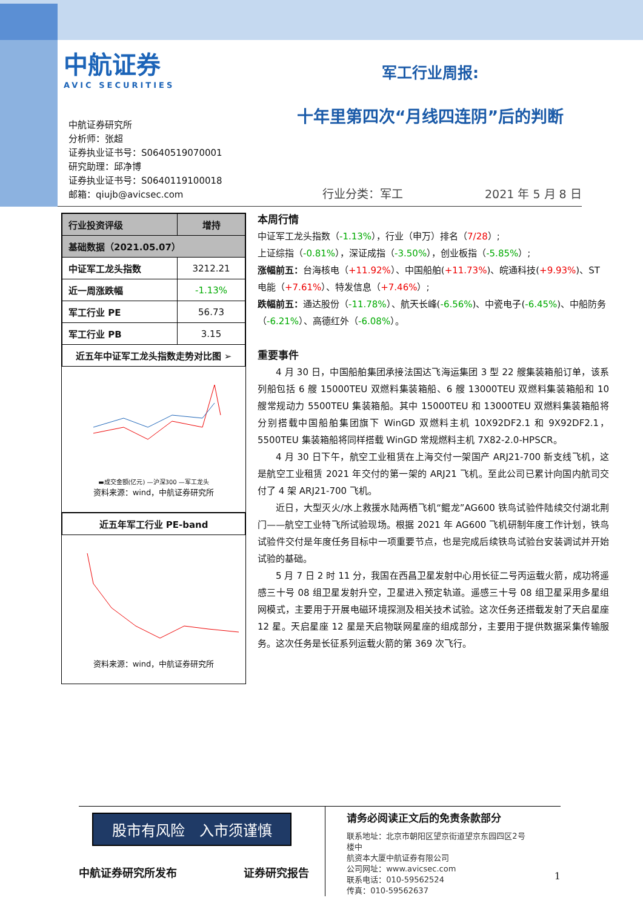中航证券
AVIC SECURITIES
军工行业周报:
十年里第四次“月线四连阴”后的判断
中航证券研究所
分析师：张超
证券执业证书号：S0640519070001
研究助理：邱净博
证券执业证书号：S0640119100018
邮箱：qiujb@avicsec.com
行业分类：军工 2021 年 5 月 8 日
| 行业投资评级 | 增持 |
| --- | --- |
| 基础数据（2021.05.07） | |
| 中证军工龙头指数 | 3212.21 |
| 近一周涨跌幅 | -1.13% |
| 军工行业 PE | 56.73 |
| 军工行业 PB | 3.15 |
| 近五年中证军工龙头指数走势对比图 ➢ | |
▬成交金额(亿元) —沪深300 —军工龙头
资料来源：wind，中航证券研究所
| 近五年军工行业 PE-band |
| --- |
资料来源：wind，中航证券研究所
本周行情
中证军工龙头指数（-1.13%），行业（申万）排名（7/28）;
上证综指（-0.81%），深证成指（-3.50%），创业板指（-5.85%）;
涨幅前五：台海核电（+11.92%）、中国船舶(+11.73%)、皖通科技(+9.93%)、ST 电能（+7.61%）、特发信息（+7.46%）;
跌幅前五：通达股份（-11.78%）、航天长峰(-6.56%)、中瓷电子(-6.45%)、中船防务（-6.21%）、高德红外（-6.08%）。
重要事件
4 月 30 日，中国船舶集团承接法国达飞海运集团 3 型 22 艘集装箱船订单，该系列船包括 6 艘 15000TEU 双燃料集装箱船、6 艘 13000TEU 双燃料集装箱船和 10 艘常规动力 5500TEU 集装箱船。其中 15000TEU 和 13000TEU 双燃料集装箱船将分别搭载中国船舶集团旗下 WinGD 双燃料主机 10X92DF2.1 和 9X92DF2.1，5500TEU 集装箱船将同样搭载 WinGD 常规燃料主机 7X82-2.0-HPSCR。
4 月 30 日下午，航空工业租赁在上海交付一架国产 ARJ21-700 新支线飞机，这是航空工业租赁 2021 年交付的第一架的 ARJ21 飞机。至此公司已累计向国内航司交付了 4 架 ARJ21-700 飞机。
近日，大型灭火/水上救援水陆两栖飞机“鲲龙”AG600 铁鸟试验件陆续交付湖北荆门——航空工业特飞所试验现场。根据 2021 年 AG600 飞机研制年度工作计划，铁鸟试验件交付是年度任务目标中一项重要节点，也是完成后续铁鸟试验台安装调试并开始试验的基础。
5 月 7 日 2 时 11 分，我国在西昌卫星发射中心用长征二号丙运载火箭，成功将遥感三十号 08 组卫星发射升空，卫星进入预定轨道。遥感三十号 08 组卫星采用多星组网模式，主要用于开展电磁环境探测及相关技术试验。这次任务还搭载发射了天启星座 12 星。天启星座 12 星是天启物联网星座的组成部分，主要用于提供数据采集传输服务。这次任务是长征系列运载火箭的第 369 次飞行。
股市有风险　入市须谨慎
中航证券研究所发布 证券研究报告
请务必阅读正文后的免责条款部分
联系地址：北京市朝阳区望京街道望京东园四区2号楼中
航资本大厦中航证券有限公司
公司网址：www.avicsec.com
联系电话：010-59562524
传真：010-59562637
1